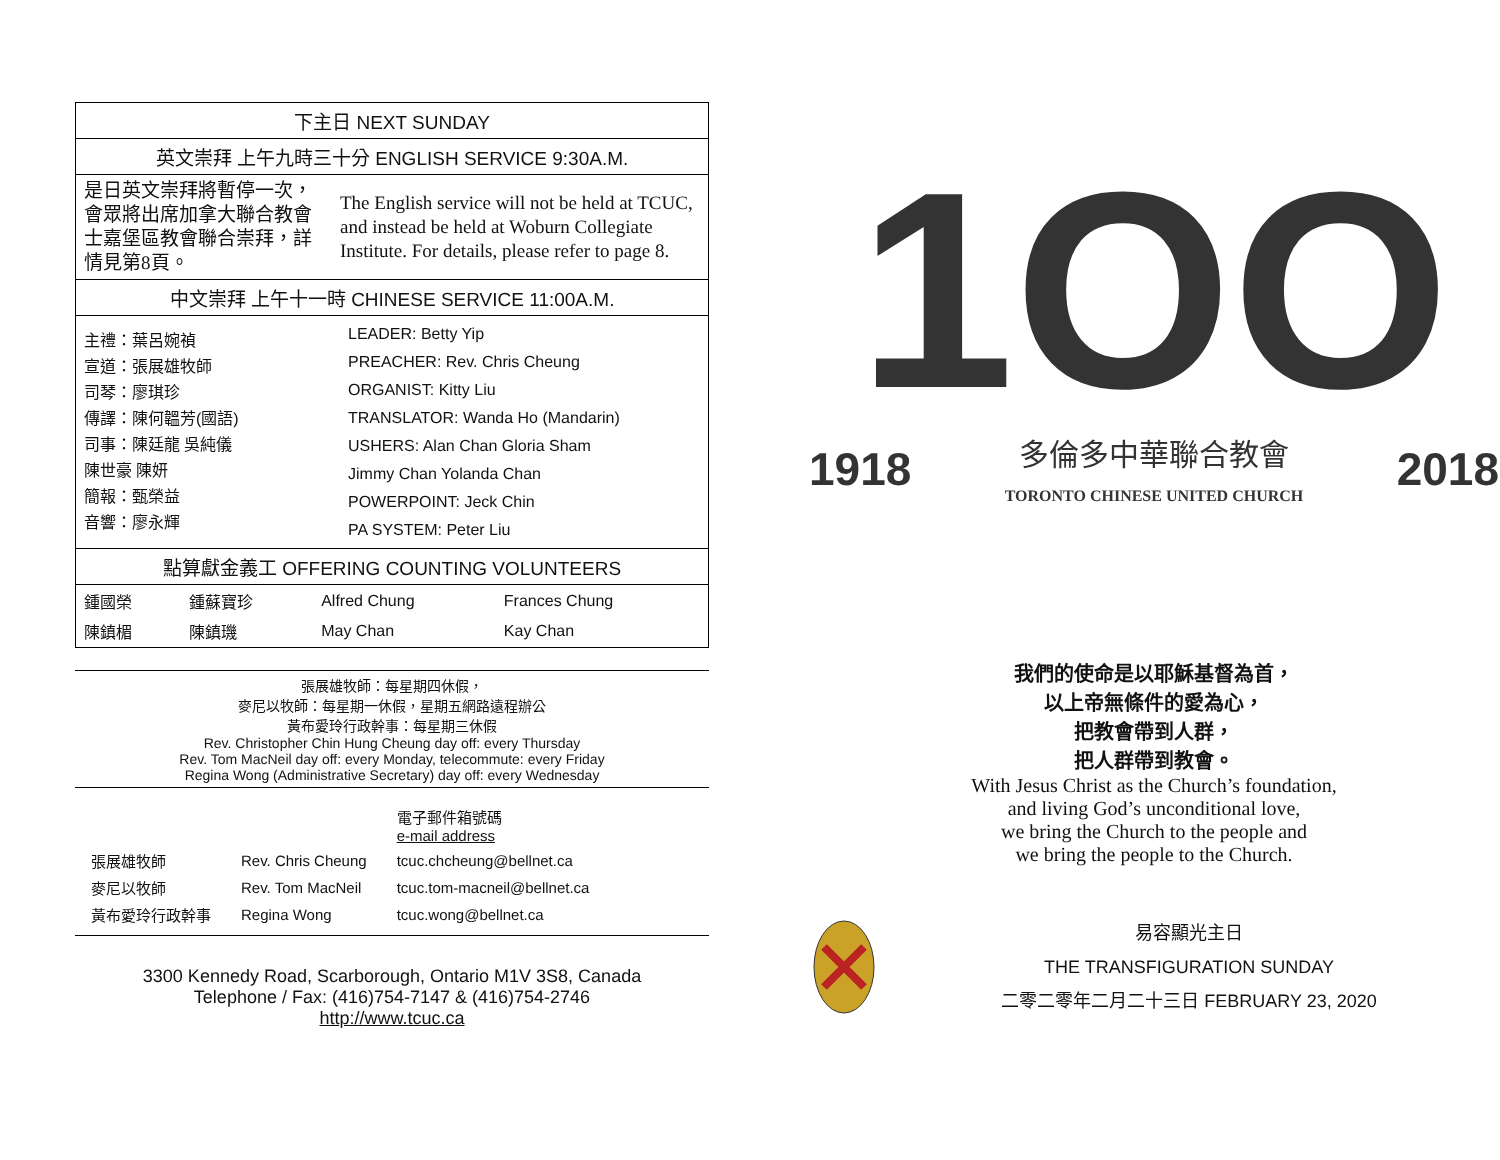| 下主日 NEXT SUNDAY | |
| 英文崇拜 上午九時三十分 ENGLISH SERVICE 9:30A.M. | |
| 是日英文崇拜將暫停一次，會眾將出席加拿大聯合教會士嘉堡區教會聯合崇拜，詳情見第8頁。 | The English service will not be held at TCUC, and instead be held at Woburn Collegiate Institute. For details, please refer to page 8. |
| 中文崇拜 上午十一時 CHINESE SERVICE 11:00A.M. | |
| / 主禮：葉呂婉禎 宣道：張展雄牧師 司琴：廖琪珍 傳譯：陳何韞芳(國語) 司事：陳廷龍 吳純儀 陳世豪 陳妍 簡報：甄榮益 音響：廖永輝 / LEADER: Betty Yip PREACHER: Rev. Chris Cheung ORGANIST: Kitty Liu TRANSLATOR: Wanda Ho (Mandarin) USHERS: Alan Chan Gloria Sham Jimmy Chan Yolanda Chan POWERPOINT: Jeck Chin PA SYSTEM: Peter Liu / | |
| 點算獻金義工 OFFERING COUNTING VOLUNTEERS | |
| / 鍾國榮 / 鍾蘇寶珍 / Alfred Chung / Frances Chung / / 陳鎮楣 / 陳鎮璣 / May Chan / Kay Chan / | |
張展雄牧師：每星期四休假，
麥尼以牧師：每星期一休假，星期五網路遠程辦公
黃布愛玲行政幹事：每星期三休假
Rev. Christopher Chin Hung Cheung day off: every Thursday
Rev. Tom MacNeil day off: every Monday, telecommute: every Friday
Regina Wong (Administrative Secretary) day off: every Wednesday
| | | 電子郵件箱號碼 e-mail address |
| 張展雄牧師 | Rev. Chris Cheung | tcuc.chcheung@bellnet.ca |
| 麥尼以牧師 | Rev. Tom MacNeil | tcuc.tom-macneil@bellnet.ca |
| 黃布愛玲行政幹事 | Regina Wong | tcuc.wong@bellnet.ca |
3300 Kennedy Road, Scarborough, Ontario M1V 3S8, Canada
Telephone / Fax: (416)754-7147 & (416)754-2746
http://www.tcuc.ca
1OO
1918 多倫多中華聯合教會
TORONTO CHINESE UNITED CHURCH 2018
我們的使命是以耶穌基督為首，
以上帝無條件的愛為心，
把教會帶到人群，
把人群帶到教會。
With Jesus Christ as the Church’s foundation,
and living God’s unconditional love,
we bring the Church to the people and
we bring the people to the Church.
易容顯光主日
THE TRANSFIGURATION SUNDAY
二零二零年二月二十三日 FEBRUARY 23, 2020